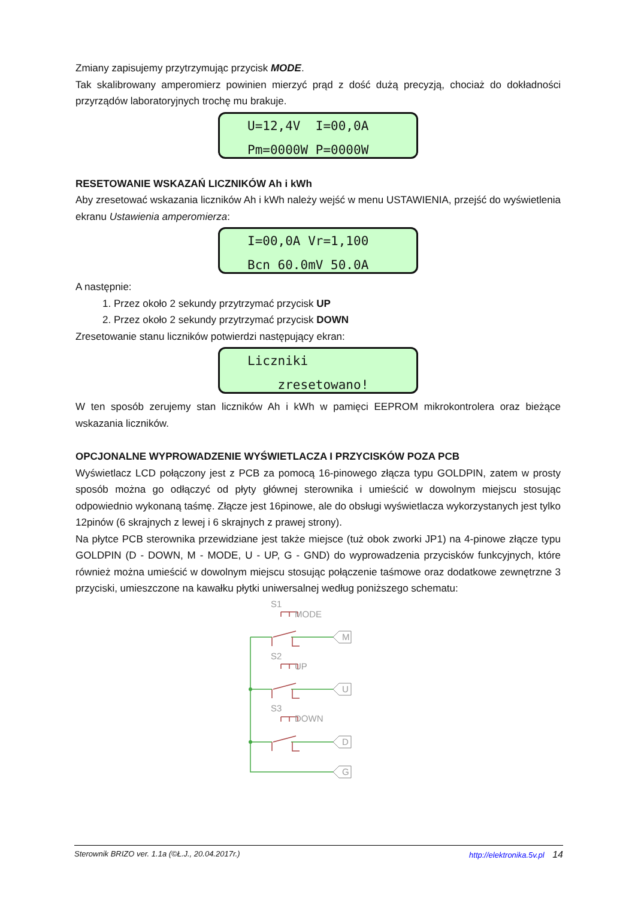Zmiany zapisujemy przytrzymując przycisk MODE.
Tak skalibrowany amperomierz powinien mierzyć prąd z dość dużą precyzją, chociaż do dokładności przyrządów laboratoryjnych trochę mu brakuje.
U=12,4V I=00,0A Pm=0000W P=0000W
RESETOWANIE WSKAZAŃ LICZNIKÓW Ah i kWh
Aby zresetować wskazania liczników Ah i kWh należy wejść w menu USTAWIENIA, przejść do wyświetlenia ekranu Ustawienia amperomierza:
I=00,0A Vr=1,100 Bcn 60.0mV 50.0A
A następnie:
1. Przez około 2 sekundy przytrzymać przycisk UP
2. Przez około 2 sekundy przytrzymać przycisk DOWN
Zresetowanie stanu liczników potwierdzi następujący ekran:
Liczniki zresetowano!
W ten sposób zerujemy stan liczników Ah i kWh w pamięci EEPROM mikrokontrolera oraz bieżące wskazania liczników.
OPCJONALNE WYPROWADZENIE WYŚWIETLACZA I PRZYCISKÓW POZA PCB
Wyświetlacz LCD połączony jest z PCB za pomocą 16-pinowego złącza typu GOLDPIN, zatem w prosty sposób można go odłączyć od płyty głównej sterownika i umieścić w dowolnym miejscu stosując odpowiednio wykonaną taśmę. Złącze jest 16pinowe, ale do obsługi wyświetlacza wykorzystanych jest tylko 12pinów (6 skrajnych z lewej i 6 skrajnych z prawej strony).
Na płytce PCB sterownika przewidziane jest także miejsce (tuż obok zworki JP1) na 4-pinowe złącze typu GOLDPIN (D - DOWN, M - MODE, U - UP, G - GND) do wyprowadzenia przycisków funkcyjnych, które również można umieścić w dowolnym miejscu stosując połączenie taśmowe oraz dodatkowe zewnętrzne 3 przyciski, umieszczone na kawałku płytki uniwersalnej według poniższego schematu:
S1
MODE
M
S2
UP
U
S3
DOWN
D
G
Sterownik BRIZO ver. 1.1a (©Ł.J., 20.04.2017r.) http://elektronika.5v.pl 14